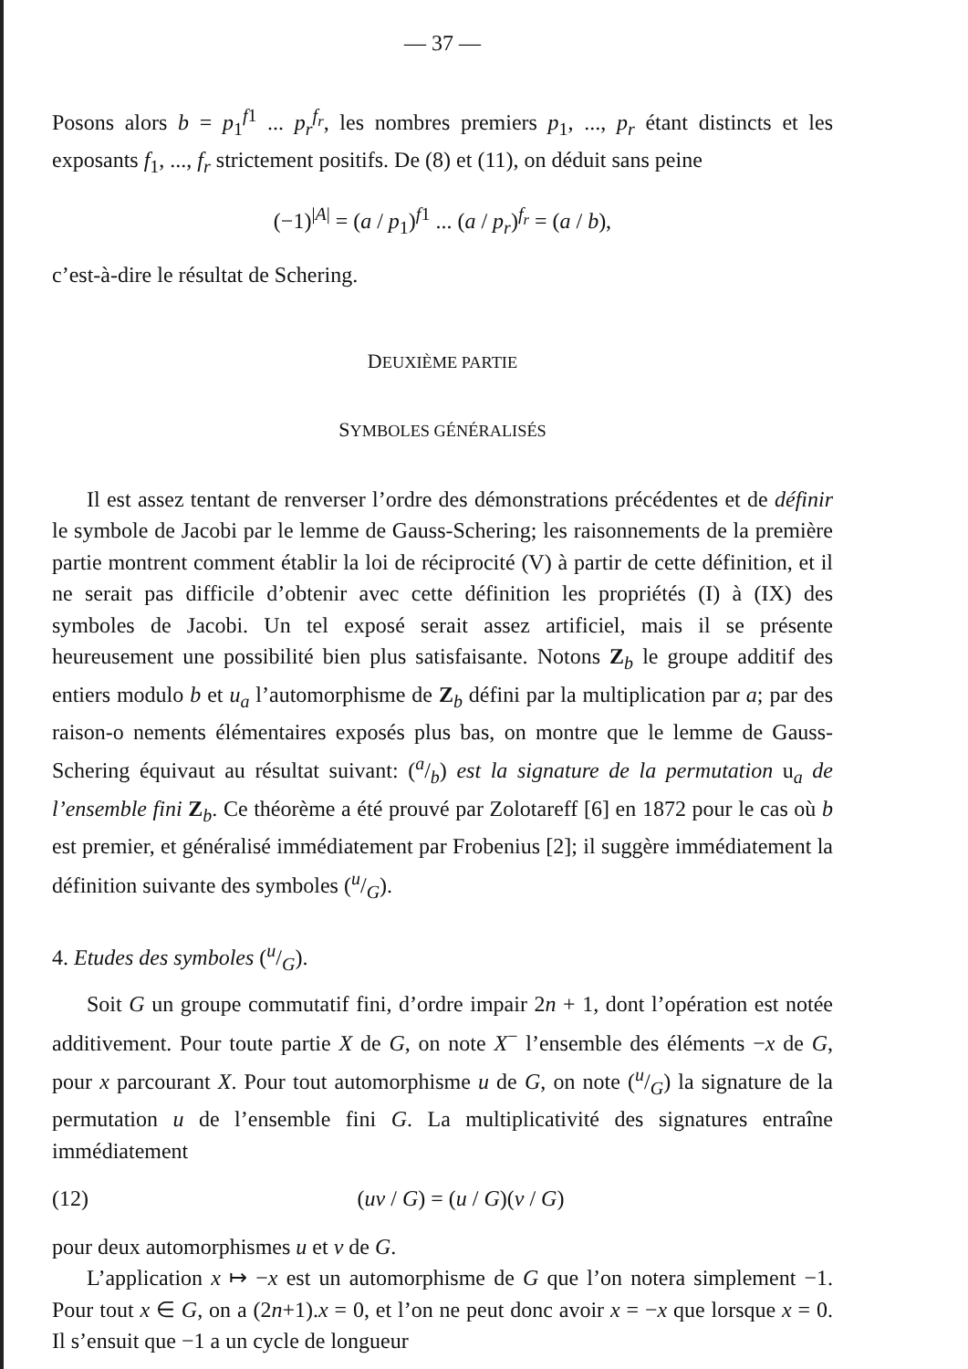— 37 —
Posons alors b = p<sub>1</sub><sup>f1</sup> ... p<sub>r</sub><sup>f<sub>r</sub></sup>, les nombres premiers p<sub>1</sub>, ..., p<sub>r</sub> étant distincts et les exposants f<sub>1</sub>, ..., f<sub>r</sub> strictement positifs. De (8) et (11), on déduit sans peine
(−1)<sup>|A|</sup> = (a / p<sub>1</sub>)<sup>f1</sup> ... (a / p<sub>r</sub>)<sup>f<sub>r</sub></sup> = (a / b),
c’est-à-dire le résultat de Schering.
DEUXIÈME PARTIE
SYMBOLES GÉNÉRALISÉS
Il est assez tentant de renverser l’ordre des démonstrations précédentes et de définir le symbole de Jacobi par le lemme de Gauss-Schering; les raisonnements de la première partie montrent comment établir la loi de réciprocité (V) à partir de cette définition, et il ne serait pas difficile d’obtenir avec cette définition les propriétés (I) à (IX) des symboles de Jacobi. Un tel exposé serait assez artificiel, mais il se présente heureusement une possibilité bien plus satisfaisante. Notons Z<sub>b</sub> le groupe additif des entiers modulo b et u<sub>a</sub> l’automorphisme de Z<sub>b</sub> défini par la multiplication par a; par des raison-o nements élémentaires exposés plus bas, on montre que le lemme de Gauss-Schering équivaut au résultat suivant: (a/b) est la signature de la permutation u<sub>a</sub> de l’ensemble fini Z<sub>b</sub>. Ce théorème a été prouvé par Zolotareff [6] en 1872 pour le cas où b est premier, et généralisé immédiatement par Frobenius [2]; il suggère immédiatement la définition suivante des symboles (u/G).
4. Etudes des symboles (u/G).
Soit G un groupe commutatif fini, d’ordre impair 2n + 1, dont l’opération est notée additivement. Pour toute partie X de G, on note X<sup>−</sup> l’ensemble des éléments −x de G, pour x parcourant X. Pour tout automorphisme u de G, on note (u/G) la signature de la permutation u de l’ensemble fini G. La multiplicativité des signatures entraîne immédiatement
(12) (uv / G) = (u / G)(v / G)
pour deux automorphismes u et v de G.
L’application x ↦ −x est un automorphisme de G que l’on notera simplement −1. Pour tout x ∈ G, on a (2n+1).x = 0, et l’on ne peut donc avoir x = −x que lorsque x = 0. Il s’ensuit que −1 a un cycle de longueur